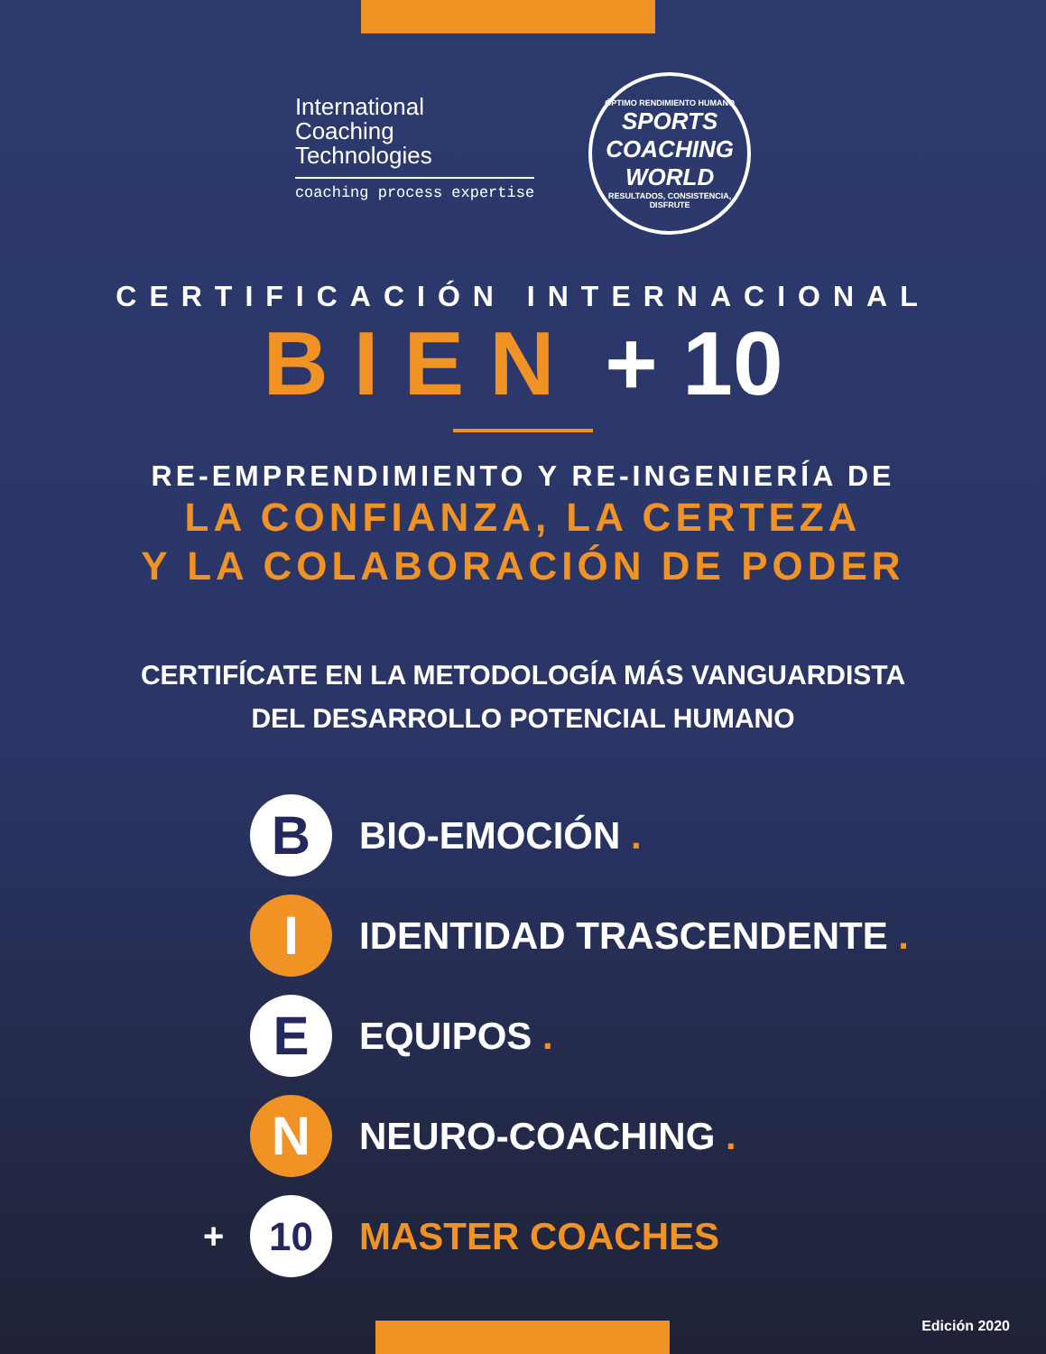International
Coaching
Technologies
coaching process expertise
ÓPTIMO RENDIMIENTO HUMANO
SPORTS
COACHING
WORLD
RESULTADOS, CONSISTENCIA, DISFRUTE
CERTIFICACIÓN INTERNACIONAL
BIEN + 10
RE-EMPRENDIMIENTO Y RE-INGENIERÍA DE
LA CONFIANZA, LA CERTEZA
Y LA COLABORACIÓN DE PODER
CERTIFÍCATE EN LA METODOLOGÍA MÁS VANGUARDISTA
DEL DESARROLLO POTENCIAL HUMANO
B
BIO-EMOCIÓN .
I
IDENTIDAD TRASCENDENTE .
E
EQUIPOS .
N
NEURO-COACHING .
+
10
MASTER COACHES
Edición 2020